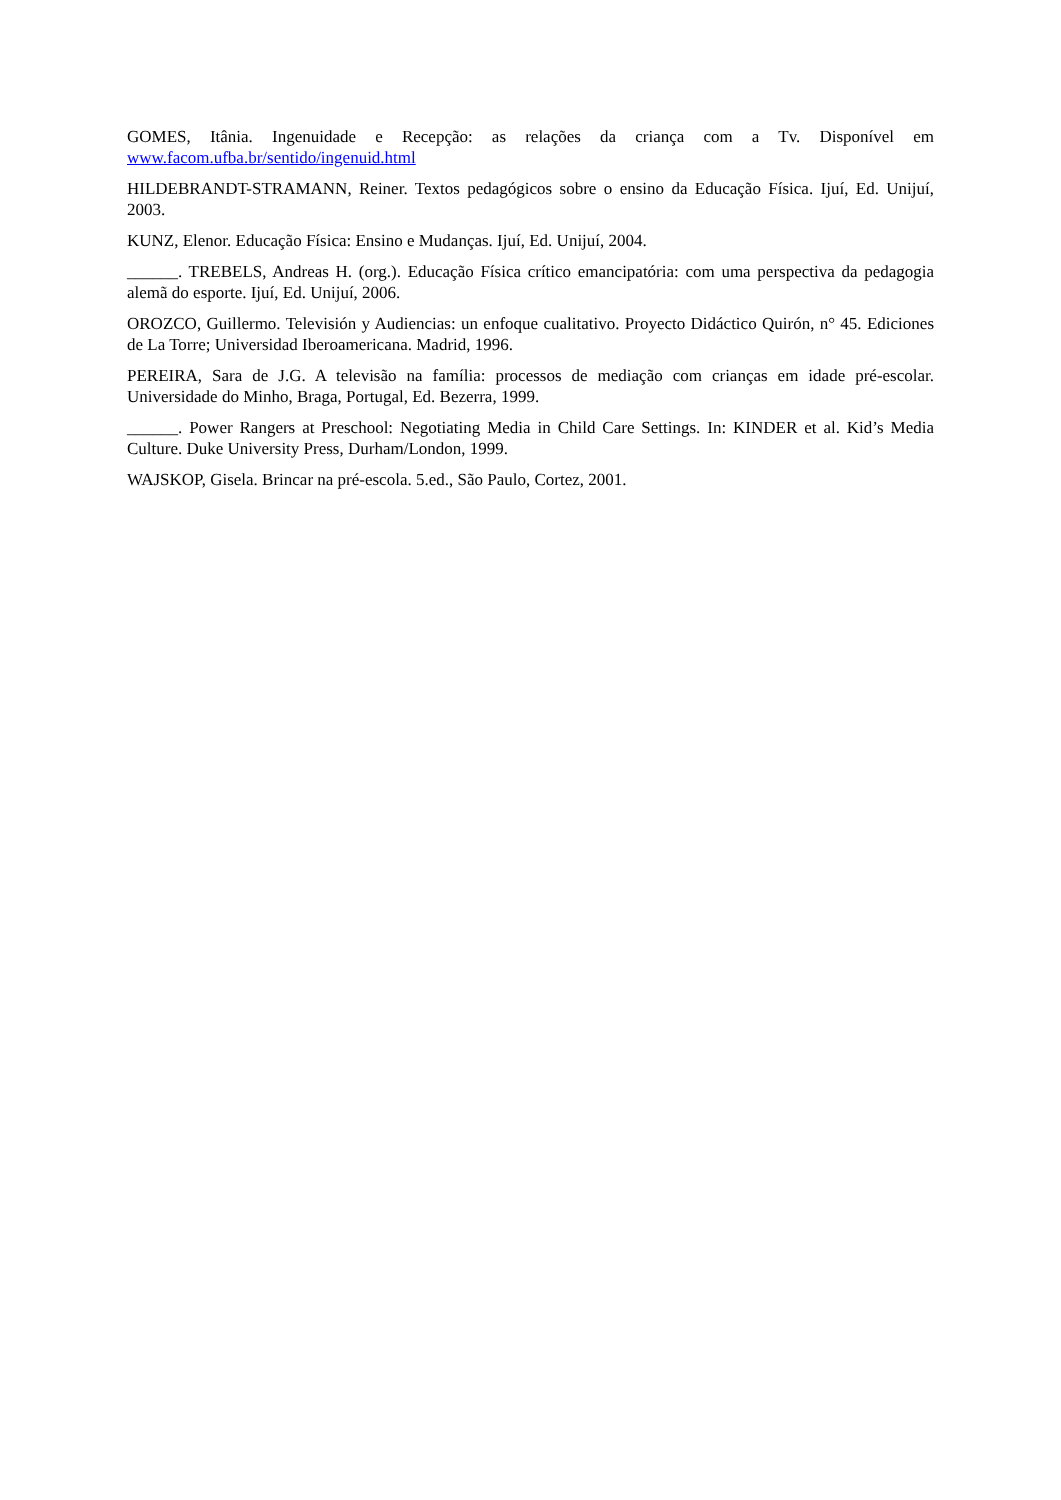GOMES, Itânia. Ingenuidade e Recepção: as relações da criança com a Tv. Disponível em www.facom.ufba.br/sentido/ingenuid.html
HILDEBRANDT-STRAMANN, Reiner. Textos pedagógicos sobre o ensino da Educação Física. Ijuí, Ed. Unijuí, 2003.
KUNZ, Elenor. Educação Física: Ensino e Mudanças. Ijuí, Ed. Unijuí, 2004.
______. TREBELS, Andreas H. (org.). Educação Física crítico emancipatória: com uma perspectiva da pedagogia alemã do esporte. Ijuí, Ed. Unijuí, 2006.
OROZCO, Guillermo. Televisión y Audiencias: un enfoque cualitativo. Proyecto Didáctico Quirón, n° 45. Ediciones de La Torre; Universidad Iberoamericana. Madrid, 1996.
PEREIRA, Sara de J.G. A televisão na família: processos de mediação com crianças em idade pré-escolar. Universidade do Minho, Braga, Portugal, Ed. Bezerra, 1999.
______. Power Rangers at Preschool: Negotiating Media in Child Care Settings. In: KINDER et al. Kid’s Media Culture. Duke University Press, Durham/London, 1999.
WAJSKOP, Gisela. Brincar na pré-escola. 5.ed., São Paulo, Cortez, 2001.